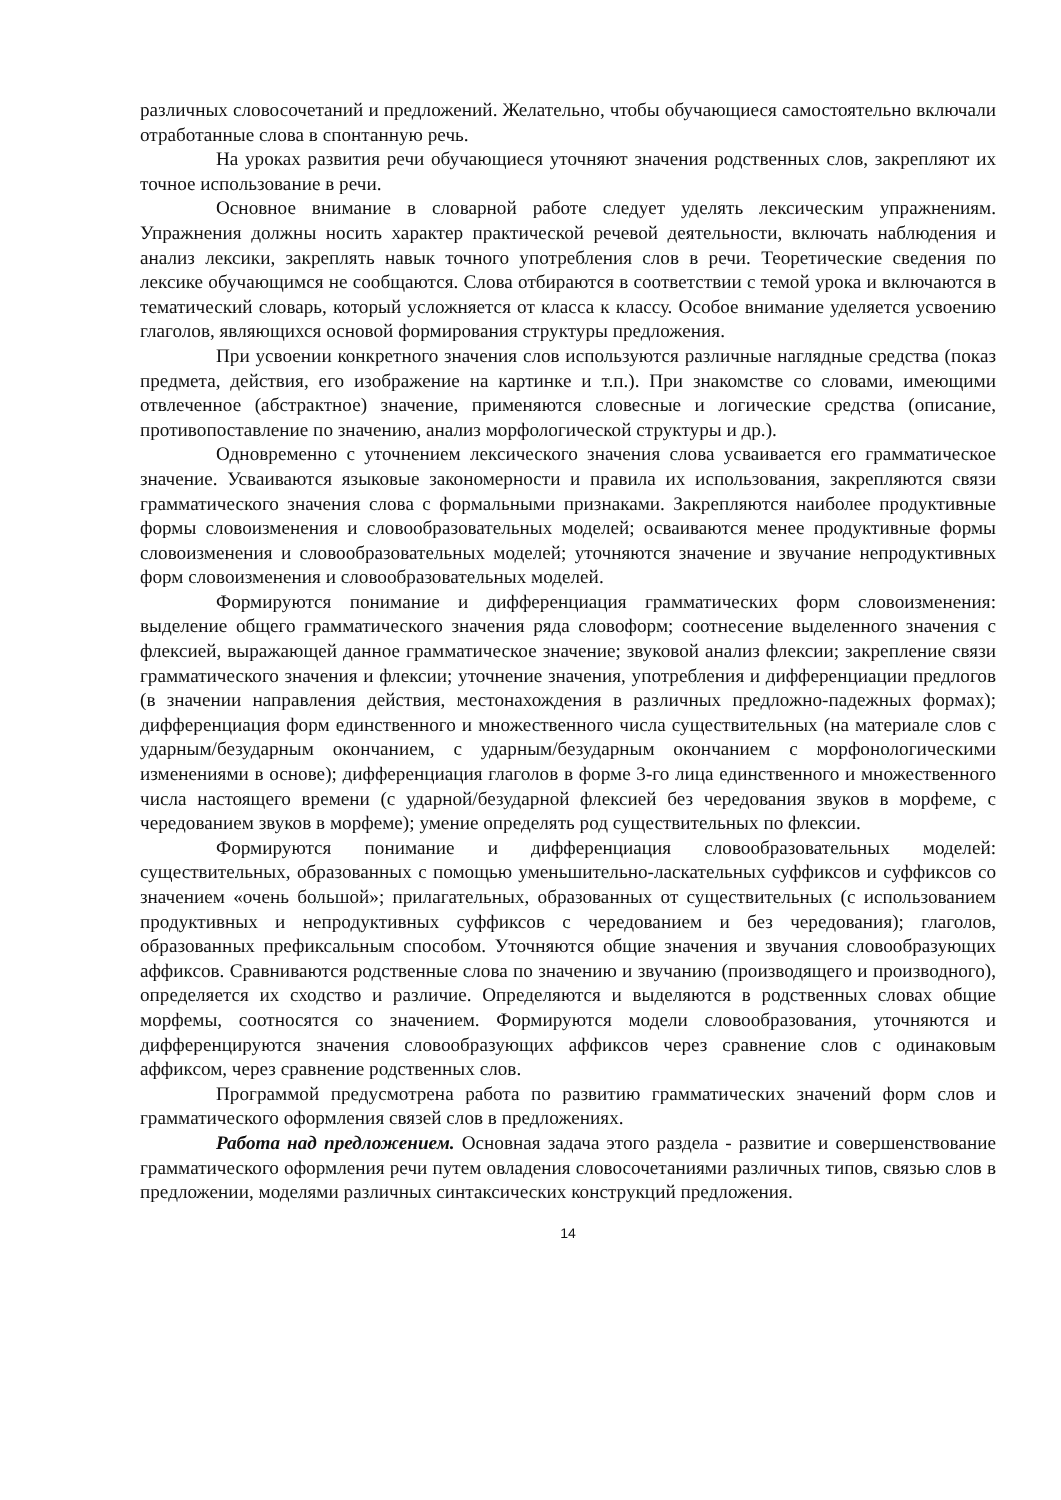различных словосочетаний и предложений. Желательно, чтобы обучающиеся самостоятельно включали отработанные слова в спонтанную речь.
На уроках развития речи обучающиеся уточняют значения родственных слов, закрепляют их точное использование в речи.
Основное внимание в словарной работе следует уделять лексическим упражнениям. Упражнения должны носить характер практической речевой деятельности, включать наблюдения и анализ лексики, закреплять навык точного употребления слов в речи. Теоретические сведения по лексике обучающимся не сообщаются. Слова отбираются в соответствии с темой урока и включаются в тематический словарь, который усложняется от класса к классу. Особое внимание уделяется усвоению глаголов, являющихся основой формирования структуры предложения.
При усвоении конкретного значения слов используются различные наглядные средства (показ предмета, действия, его изображение на картинке и т.п.). При знакомстве со словами, имеющими отвлеченное (абстрактное) значение, применяются словесные и логические средства (описание, противопоставление по значению, анализ морфологической структуры и др.).
Одновременно с уточнением лексического значения слова усваивается его грамматическое значение. Усваиваются языковые закономерности и правила их использования, закрепляются связи грамматического значения слова с формальными признаками. Закрепляются наиболее продуктивные формы словоизменения и словообразовательных моделей; осваиваются менее продуктивные формы словоизменения и словообразовательных моделей; уточняются значение и звучание непродуктивных форм словоизменения и словообразовательных моделей.
Формируются понимание и дифференциация грамматических форм словоизменения: выделение общего грамматического значения ряда словоформ; соотнесение выделенного значения с флексией, выражающей данное грамматическое значение; звуковой анализ флексии; закрепление связи грамматического значения и флексии; уточнение значения, употребления и дифференциации предлогов (в значении направления действия, местонахождения в различных предложно-падежных формах); дифференциация форм единственного и множественного числа существительных (на материале слов с ударным/безударным окончанием, с ударным/безударным окончанием с морфонологическими изменениями в основе); дифференциация глаголов в форме 3-го лица единственного и множественного числа настоящего времени (с ударной/безударной флексией без чередования звуков в морфеме, с чередованием звуков в морфеме); умение определять род существительных по флексии.
Формируются понимание и дифференциация словообразовательных моделей: существительных, образованных с помощью уменьшительно-ласкательных суффиксов и суффиксов со значением «очень большой»; прилагательных, образованных от существительных (с использованием продуктивных и непродуктивных суффиксов с чередованием и без чередования); глаголов, образованных префиксальным способом. Уточняются общие значения и звучания словообразующих аффиксов. Сравниваются родственные слова по значению и звучанию (производящего и производного), определяется их сходство и различие. Определяются и выделяются в родственных словах общие морфемы, соотносятся со значением. Формируются модели словообразования, уточняются и дифференцируются значения словообразующих аффиксов через сравнение слов с одинаковым аффиксом, через сравнение родственных слов.
Программой предусмотрена работа по развитию грамматических значений форм слов и грамматического оформления связей слов в предложениях.
Работа над предложением. Основная задача этого раздела - развитие и совершенствование грамматического оформления речи путем овладения словосочетаниями различных типов, связью слов в предложении, моделями различных синтаксических конструкций предложения.
14